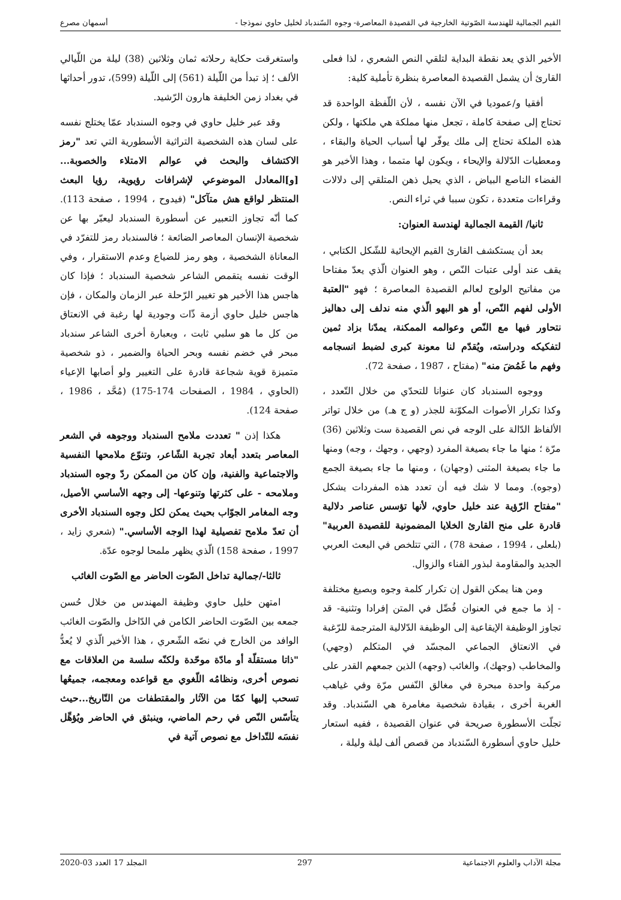القيم الجمالية للهندسة الصّوتية الخارجية في القصيدة المعاصرة- وجوه السّندباد لخليل حاوي نموذجا - أسمهان مصرع
الأخير الذي يعد نقطة البداية لتلقي النص الشعري ، لذا فعلى القارئ أن يشمل القصيدة المعاصرة بنظرة تأملية كلية:
أفقيا و/عموديا في الآن نفسه ، لأن اللّفظة الواحدة قد تحتاج إلى صفحة كاملة ، تجعل منها مملكة هي ملكتها ، ولكن هذه الملكة تحتاج إلى ملك يوفّر لها أسباب الحياة والبقاء ، ومعطيات الدّلالة والإيحاء ، ويكون لها متمما ، وهذا الأخير هو الفضاء الناصع البياض ، الذي يحيل ذهن المتلقي إلى دلالات وقراءات متعددة ، تكون سببا في ثراء النص.
ثانيا/ القيمة الجمالية لهندسة العنوان:
بعد أن يستكشف القارئ القيم الإيحائية للشّكل الكتابي ، يقف عند أولى عتبات النّص ، وهو العنوان الّذي يعدّ مفتاحا من مفاتيح الولوج لعالم القصيدة المعاصرة ؛ فهو "العتبة الأولى لفهم النّص، أو هو البهو الّذي منه ندلف إلى دهاليز نتحاور فيها مع النّص وعوالمه الممكنة، يمدّنا بزاد ثمين لتفكيكه ودراسته، ويُقدّم لنا معونة كبرى لضبط انسجامه وفهم ما غَمُضَ منه" (مفتاح ، 1987 ، صفحة 72).
ووجوه السندباد كان عنوانا للتحدّي من خلال التّعدد ، وكذا تكرار الأصوات المكوّنة للجذر (و ج هـ) من خلال تواتر الألفاظ الدّالة على الوجه في نص القصيدة ست وثلاثين (36) مرّة ؛ منها ما جاء بصيغة المفرد (وجهي ، وجهك ، وجه) ومنها ما جاء بصيغة المثنى (وجهان) ، ومنها ما جاء بصيغة الجمع (وجوه). ومما لا شك فيه أن تعدد هذه المفردات يشكل "مفتاح الرّؤية عند خليل حاوي، لأنها تؤسس عناصر دلالية قادرة على منح القارئ الخلايا المضمونية للقصيدة العربية" (بلعلى ، 1994 ، صفحة 78) ، التي تتلخص في البعث العربي الجديد والمقاومة لبذور الفناء والزوال.
ومن هنا يمكن القول إن تكرار كلمة وجوه وبصيغ مختلفة - إذ ما جمع في العنوان فُصِّل في المتن إفرادا وتثنية- قد تجاوز الوظيفة الإيقاعية إلى الوظيفة الدّلالية المترجمة للرّغبة في الانعتاق الجماعي المجسّد في المتكلم (وجهي) والمخاطب (وجهك)، والغائب (وجهه) الذين جمعهم القدر على مركبة واحدة مبحرة في مغالق النّفس مرّة وفي غياهب الغربة أخرى ، بقيادة شخصية مغامرة هي السّندباد. وقد تجلّت الأسطورة صريحة في عنوان القصيدة ، ففيه استعار خليل حاوي أسطورة السّندباد من قصص ألف ليلة وليلة ،
واستغرقت حكاية رحلاته ثمان وثلاثين (38) ليلة من اللّيالي الألف ؛ إذ تبدأ من اللّيلة (561) إلى اللّيلة (599)، تدور أحداثها في بغداد زمن الخليفة هارون الرّشيد.
وقد عبر خليل حاوي في وجوه السندباد عمّا يختلج نفسه على لسان هذه الشخصية التراثية الأسطورية التي تعد "رمز الاكتشاف والبحث في عوالم الامتلاء والخصوبة... [و]المعادل الموضوعي لإشرافات رؤيوية، رؤيا البعث المنتظر لواقع هش متآكل" (فيدوح ، 1994 ، صفحة 113). كما أنّه تجاوز التعبير عن أسطورة السندباد ليعبّر بها عن شخصية الإنسان المعاصر الضائعة ؛ فالسندباد رمز للتفرّد في المعاناة الشخصية ، وهو رمز للضياع وعدم الاستقرار ، وفي الوقت نفسه يتقمص الشاعر شخصية السندباد ؛ فإذا كان هاجس هذا الأخير هو تغيير الرّحلة عبر الزمان والمكان ، فإن هاجس خليل حاوي أزمة ذّات وجودية لها رغبة في الانعتاق من كل ما هو سلبي ثابت ، وبعبارة أخرى الشاعر سندباد مبحر في خضم نفسه وبحر الحياة والضمير ، ذو شخصية متميزة قوية شجاعة قادرة على التغيير ولو أصابها الإعياء (الحاوي ، 1984 ، الصفحات 174-175) (مُحَّد ، 1986 ، صفحة 124).
هكذا إذن " تعددت ملامح السندباد ووجوهه في الشعر المعاصر بتعدد أبعاد تجربة الشّاعر، وتنوّع ملامحها النفسية والاجتماعية والفنية، وإن كان من الممكن ردّ وجوه السندباد وملامحه - على كثرتها وتنوعها- إلى وجهه الأساسي الأصيل، وجه المغامر الجوّاب بحيث يمكن لكل وجوه السندباد الأخرى أن تعدّ ملامح تفصيلية لهذا الوجه الأساسي." (شعري زايد ، 1997 ، صفحة 158) الّذي يظهر ملمحا لوجوه عدّة.
ثالثا-/جمالية تداخل الصّوت الحاضر مع الصّوت الغائب
امتهن خليل حاوي وظيفة المهندس من خلال حُسن جمعه بين الصّوت الحاضر الكامن في الدّاخل والصّوت الغائب الوافد من الخارج في نصّه الشّعري ، هذا الأخير الّذي لا يُعدُّ "ذاتا مستقلّة أو مادّة موحّدة ولكنّه سلسة من العلاقات مع نصوص أخرى، ونظامُه اللّغوي مع قواعده ومعجمه، جميعُها تسحب إليها كمّا من الآثار والمقتطفات من التّاريخ...حيث يتأسّس النّص في رحم الماضي، وينبثق في الحاضر ويُؤهِّل نفسَه للتّداخل مع نصوص آتية في
مجلة الآداب والعلوم الاجتماعية 297 المجلد 17 العدد 03-2020